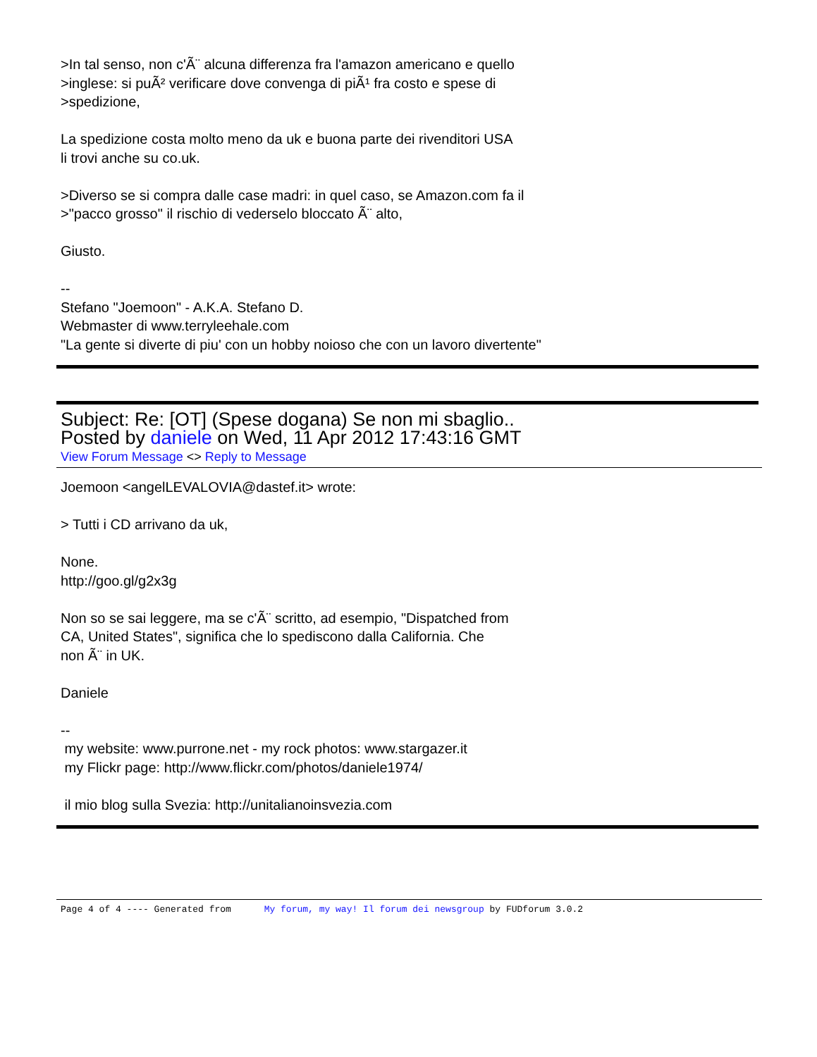>In tal senso, non c'Ã¨ alcuna differenza fra l'amazon americano e quello
>inglese: si puÃ² verificare dove convenga di piÃ¹ fra costo e spese di
>spedizione,
La spedizione costa molto meno da uk e buona parte dei rivenditori USA
li trovi anche su co.uk.
>Diverso se si compra dalle case madri: in quel caso, se Amazon.com fa il
>"pacco grosso" il rischio di vederselo bloccato Ã¨ alto,
Giusto.
--
Stefano "Joemoon" - A.K.A. Stefano D.
Webmaster di www.terryleehale.com
"La gente si diverte di piu' con un hobby noioso che con un lavoro divertente"
Subject: Re: [OT] (Spese dogana) Se non mi sbaglio..
Posted by daniele on Wed, 11 Apr 2012 17:43:16 GMT
View Forum Message <> Reply to Message
Joemoon <angelLEVALOVIA@dastef.it> wrote:
> Tutti i CD arrivano da uk,
None.
http://goo.gl/g2x3g
Non so se sai leggere, ma se c'Ã¨ scritto, ad esempio, "Dispatched from
CA, United States", significa che lo spediscono dalla California. Che
non Ã¨ in UK.
Daniele
--
my website: www.purrone.net - my rock photos: www.stargazer.it
my Flickr page: http://www.flickr.com/photos/daniele1974/
il mio blog sulla Svezia: http://unitalianoinsvezia.com
Page 4 of 4 ---- Generated from My forum, my way! Il forum dei newsgroup by FUDforum 3.0.2